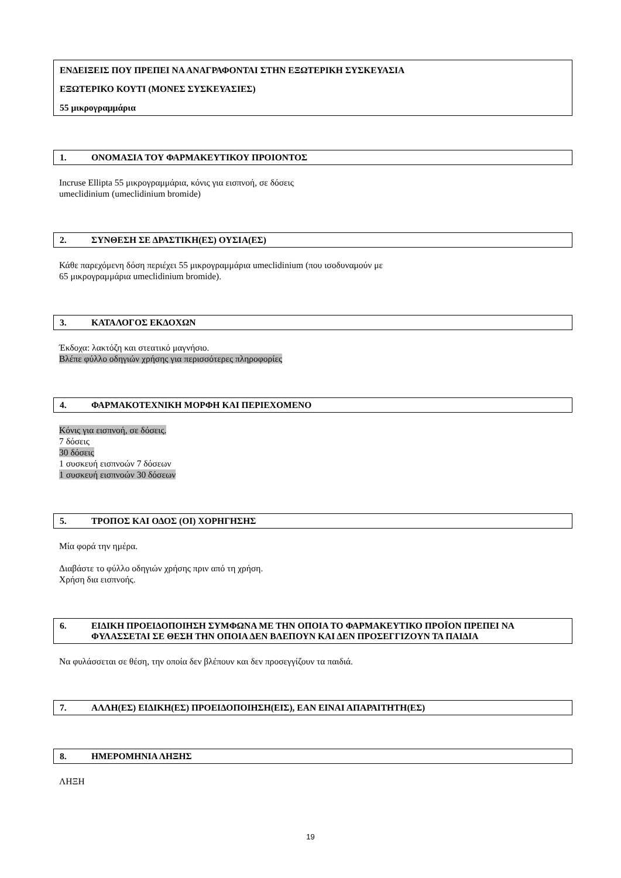ΕΝΔΕΙΞΕΙΣ ΠΟΥ ΠΡΕΠΕΙ ΝΑ ΑΝΑΓΡΑΦΟΝΤΑΙ ΣΤΗΝ ΕΞΩΤΕΡΙΚΗ ΣΥΣΚΕΥΑΣΙΑ
ΕΞΩΤΕΡΙΚΟ ΚΟΥΤΙ (ΜΟΝΕΣ ΣΥΣΚΕΥΑΣΙΕΣ)
55 μικρογραμμάρια
1. ΟΝΟΜΑΣΙΑ ΤΟΥ ΦΑΡΜΑΚΕΥΤΙΚΟΥ ΠΡΟΙΟΝΤΟΣ
Incruse Ellipta 55 μικρογραμμάρια, κόνις για εισπνοή, σε δόσεις
umeclidinium (umeclidinium bromide)
2. ΣΥΝΘΕΣΗ ΣΕ ΔΡΑΣΤΙΚΗ(ΕΣ) ΟΥΣΙΑ(ΕΣ)
Κάθε παρεχόμενη δόση περιέχει 55 μικρογραμμάρια umeclidinium (που ισοδυναμούν με
65 μικρογραμμάρια umeclidinium bromide).
3. ΚΑΤΑΛΟΓΟΣ ΕΚΔΟΧΩΝ
Έκδοχα: λακτόζη και στεατικό μαγνήσιο.
Βλέπε φύλλο οδηγιών χρήσης για περισσότερες πληροφορίες
4. ΦΑΡΜΑΚΟΤΕΧΝΙΚΗ ΜΟΡΦΗ ΚΑΙ ΠΕΡΙΕΧΟΜΕΝΟ
Κόνις για εισπνοή, σε δόσεις.
7 δόσεις
30 δόσεις
1 συσκευή εισπνοών 7 δόσεων
1 συσκευή εισπνοών 30 δόσεων
5. ΤΡΟΠΟΣ ΚΑΙ ΟΔΟΣ (ΟΙ) ΧΟΡΗΓΗΣΗΣ
Μία φορά την ημέρα.
Διαβάστε το φύλλο οδηγιών χρήσης πριν από τη χρήση.
Χρήση δια εισπνοής.
6. ΕΙΔΙΚΗ ΠΡΟΕΙΔΟΠΟΙΗΣΗ ΣΥΜΦΩΝΑ ΜΕ ΤΗΝ ΟΠΟΙΑ ΤΟ ΦΑΡΜΑΚΕΥΤΙΚΟ ΠΡΟΪΟΝ ΠΡΕΠΕΙ ΝΑ ΦΥΛΑΣΣΕΤΑΙ ΣΕ ΘΕΣΗ ΤΗΝ ΟΠΟΙΑ ΔΕΝ ΒΛΕΠΟΥΝ ΚΑΙ ΔΕΝ ΠΡΟΣΕΓΓΙΖΟΥΝ ΤΑ ΠΑΙΔΙΑ
Να φυλάσσεται σε θέση, την οποία δεν βλέπουν και δεν προσεγγίζουν τα παιδιά.
7. ΑΛΛΗ(ΕΣ) ΕΙΔΙΚΗ(ΕΣ) ΠΡΟΕΙΔΟΠΟΙΗΣΗ(ΕΙΣ), ΕΑΝ ΕΙΝΑΙ ΑΠΑΡΑΙΤΗΤΗ(ΕΣ)
8. ΗΜΕΡΟΜΗΝΙΑ ΛΗΞΗΣ
ΛΗΞΗ
19